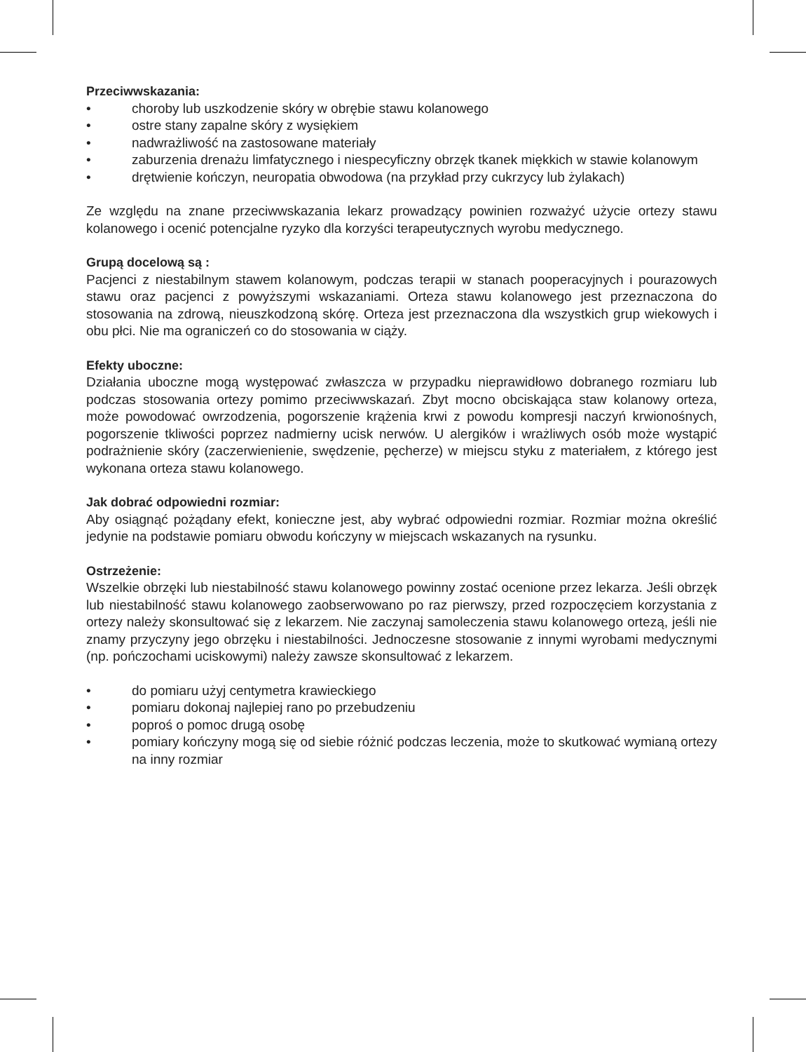Przeciwwskazania:
• choroby lub uszkodzenie skóry w obrębie stawu kolanowego
• ostre stany zapalne skóry z wysiękiem
• nadwrażliwość na zastosowane materiały
• zaburzenia drenażu limfatycznego i niespecyficzny obrzęk tkanek miękkich w stawie kolanowym
• drętwienie kończyn, neuropatia obwodowa (na przykład przy cukrzycy lub żylakach)
Ze względu na znane przeciwwskazania lekarz prowadzący powinien rozważyć użycie ortezy stawu kolanowego i ocenić potencjalne ryzyko dla korzyści terapeutycznych wyrobu medycznego.
Grupą docelową są :
Pacjenci z niestabilnym stawem kolanowym, podczas terapii w stanach pooperacyjnych i pourazowych stawu oraz pacjenci z powyższymi wskazaniami. Orteza stawu kolanowego jest przeznaczona do stosowania na zdrową, nieuszkodzoną skórę. Orteza jest przeznaczona dla wszystkich grup wiekowych i obu płci. Nie ma ograniczeń co do stosowania w ciąży.
Efekty uboczne:
Działania uboczne mogą występować zwłaszcza w przypadku nieprawidłowo dobranego rozmiaru lub podczas stosowania ortezy pomimo przeciwwskazań. Zbyt mocno obciskająca staw kolanowy orteza, może powodować owrzodzenia, pogorszenie krążenia krwi z powodu kompresji naczyń krwionośnych, pogorszenie tkliwości poprzez nadmierny ucisk nerwów. U alergików i wrażliwych osób może wystąpić podrażnienie skóry (zaczerwienienie, swędzenie, pęcherze) w miejscu styku z materiałem, z którego jest wykonana orteza stawu kolanowego.
Jak dobrać odpowiedni rozmiar:
Aby osiągnąć pożądany efekt, konieczne jest, aby wybrać odpowiedni rozmiar. Rozmiar można określić jedynie na podstawie pomiaru obwodu kończyny w miejscach wskazanych na rysunku.
Ostrzeżenie:
Wszelkie obrzęki lub niestabilność stawu kolanowego powinny zostać ocenione przez lekarza. Jeśli obrzęk lub niestabilność stawu kolanowego zaobserwowano po raz pierwszy, przed rozpoczęciem korzystania z ortezy należy skonsultować się z lekarzem. Nie zaczynaj samoleczenia stawu kolanowego ortezą, jeśli nie znamy przyczyny jego obrzęku i niestabilności. Jednoczesne stosowanie z innymi wyrobami medycznymi (np. pończochami uciskowymi) należy zawsze skonsultować z lekarzem.
• do pomiaru użyj centymetra krawieckiego
• pomiaru dokonaj najlepiej rano po przebudzeniu
• poproś o pomoc drugą osobę
• pomiary kończyny mogą się od siebie różnić podczas leczenia, może to skutkować wymianą ortezy na inny rozmiar